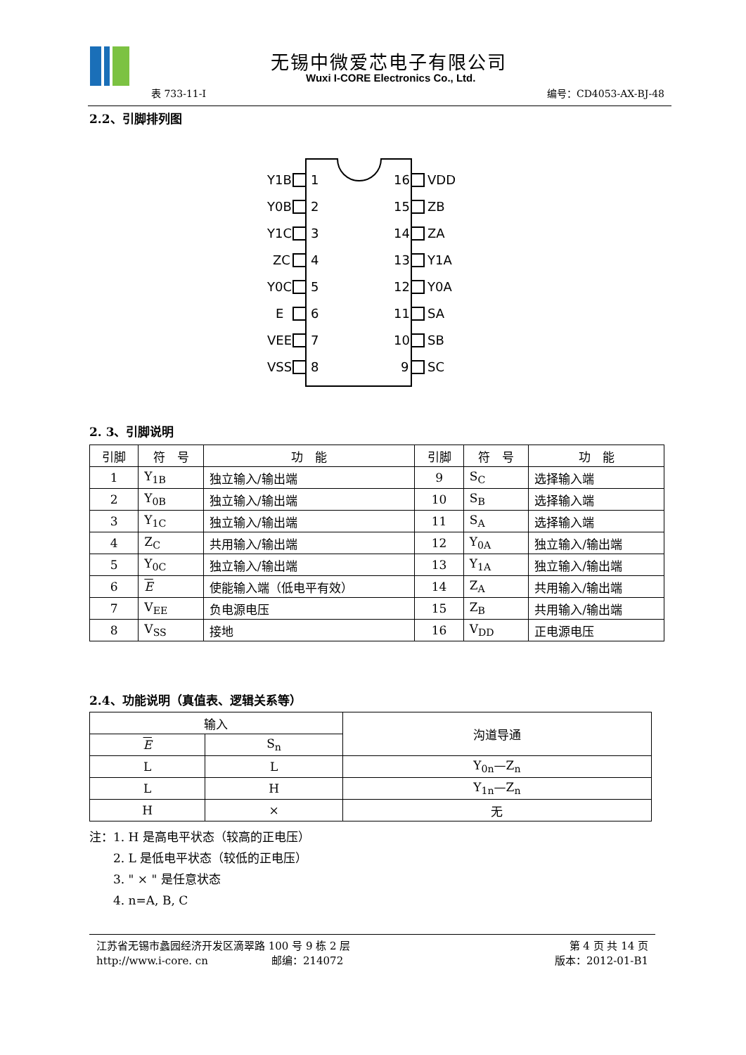无锡中微爱芯电子有限公司
Wuxi I-CORE Electronics Co., Ltd.
表 733-11-I 编号：CD4053-AX-BJ-48
2.2、引脚排列图
Y1B
1
16
VDD
Y0B
2
15
ZB
Y1C
3
14
ZA
ZC
4
13
Y1A
Y0C
5
12
Y0A
E
6
11
SA
VEE
7
10
SB
VSS
8
9
SC
2. 3、引脚说明
| 引脚 | 符 号 | 功 能 | 引脚 | 符 号 | 功 能 |
| --- | --- | --- | --- | --- | --- |
| 1 | Y<sub>1B</sub> | 独立输入/输出端 | 9 | S<sub>C</sub> | 选择输入端 |
| 2 | Y<sub>0B</sub> | 独立输入/输出端 | 10 | S<sub>B</sub> | 选择输入端 |
| 3 | Y<sub>1C</sub> | 独立输入/输出端 | 11 | S<sub>A</sub> | 选择输入端 |
| 4 | Z<sub>C</sub> | 共用输入/输出端 | 12 | Y<sub>0A</sub> | 独立输入/输出端 |
| 5 | Y<sub>0C</sub> | 独立输入/输出端 | 13 | Y<sub>1A</sub> | 独立输入/输出端 |
| 6 | E | 使能输入端（低电平有效） | 14 | Z<sub>A</sub> | 共用输入/输出端 |
| 7 | V<sub>EE</sub> | 负电源电压 | 15 | Z<sub>B</sub> | 共用输入/输出端 |
| 8 | V<sub>SS</sub> | 接地 | 16 | V<sub>DD</sub> | 正电源电压 |
2.4、功能说明（真值表、逻辑关系等）
| 输入 | | 沟道导通 |
| E | S<sub>n</sub> | |
| L | L | Y<sub>0n</sub>—Z<sub>n</sub> |
| L | H | Y<sub>1n</sub>—Z<sub>n</sub> |
| H | × | 无 |
注：1. H 是高电平状态（较高的正电压）
　　2. L 是低电平状态（较低的正电压）
　　3. " × " 是任意状态
　　4. n=A, B, C
江苏省无锡市蠡园经济开发区滴翠路 100 号 9 栋 2 层
http://www.i-core. cn　　　　　　邮编：214072
第 4 页 共 14 页
版本：2012-01-B1